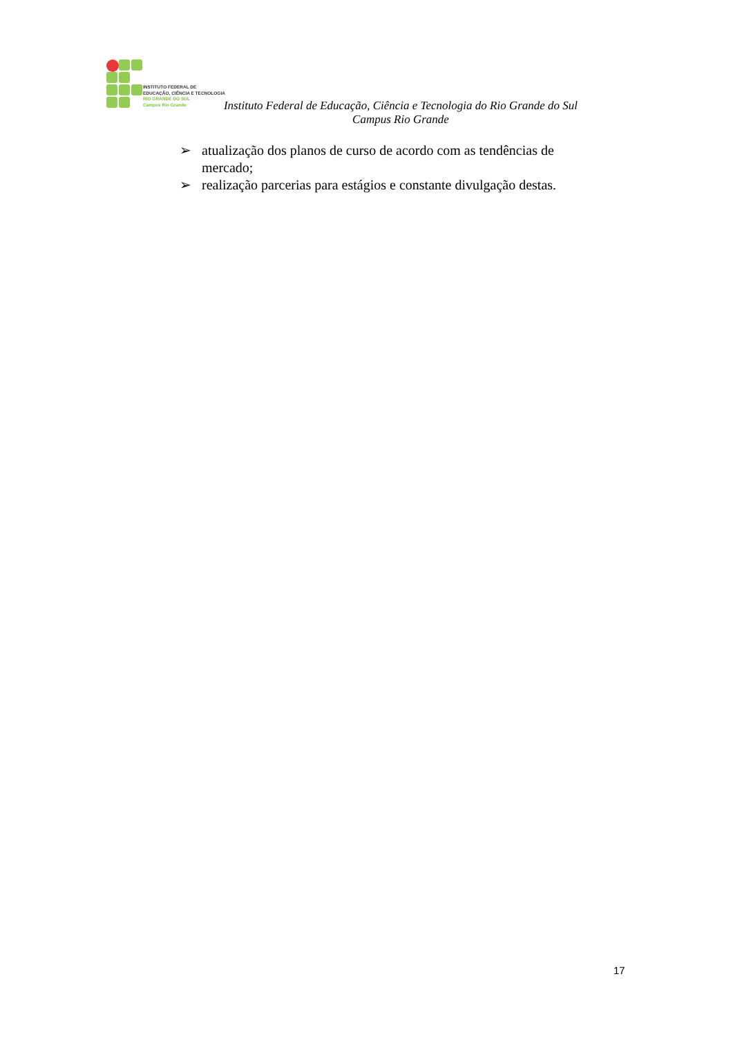INSTITUTO FEDERAL DE
EDUCAÇÃO, CIÊNCIA E TECNOLOGIA
RIO GRANDE DO SUL
Campus Rio Grande
Instituto Federal de Educação, Ciência e Tecnologia do Rio Grande do Sul
Campus Rio Grande
➢ atualização dos planos de curso de acordo com as tendências de mercado;
➢ realização parcerias para estágios e constante divulgação destas.
17